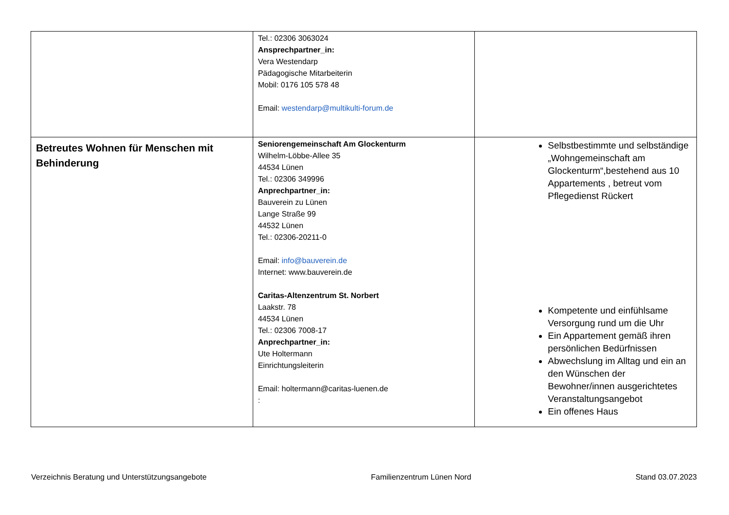| | Tel.: 02306 3063024 Ansprechpartner_in: Vera Westendarp Pädagogische Mitarbeiterin Mobil: 0176 105 578 48 Email: westendarp@multikulti-forum.de | |
| Betreutes Wohnen für Menschen mit Behinderung | Seniorengemeinschaft Am Glockenturm Wilhelm-Löbbe-Allee 35 44534 Lünen Tel.: 02306 349996 Anprechpartner_in: Bauverein zu Lünen Lange Straße 99 44532 Lünen Tel.: 02306-20211-0 Email: info@bauverein.de Internet: www.bauverein.de Caritas-Altenzentrum St. Norbert Laakstr. 78 44534 Lünen Tel.: 02306 7008-17 Anprechpartner_in: Ute Holtermann Einrichtungsleiterin Email: holtermann@caritas-luenen.de : | Selbstbestimmte und selbständige „Wohngemeinschaft am Glockenturm“,bestehend aus 10 Appartements , betreut vom Pflegedienst Rückert Kompetente und einfühlsame Versorgung rund um die Uhr Ein Appartement gemäß ihren persönlichen Bedürfnissen Abwechslung im Alltag und ein an den Wünschen der Bewohner/innen ausgerichtetes Veranstaltungsangebot Ein offenes Haus |
Verzeichnis Beratung und Unterstützungsangebote Familienzentrum Lünen Nord Stand 03.07.2023